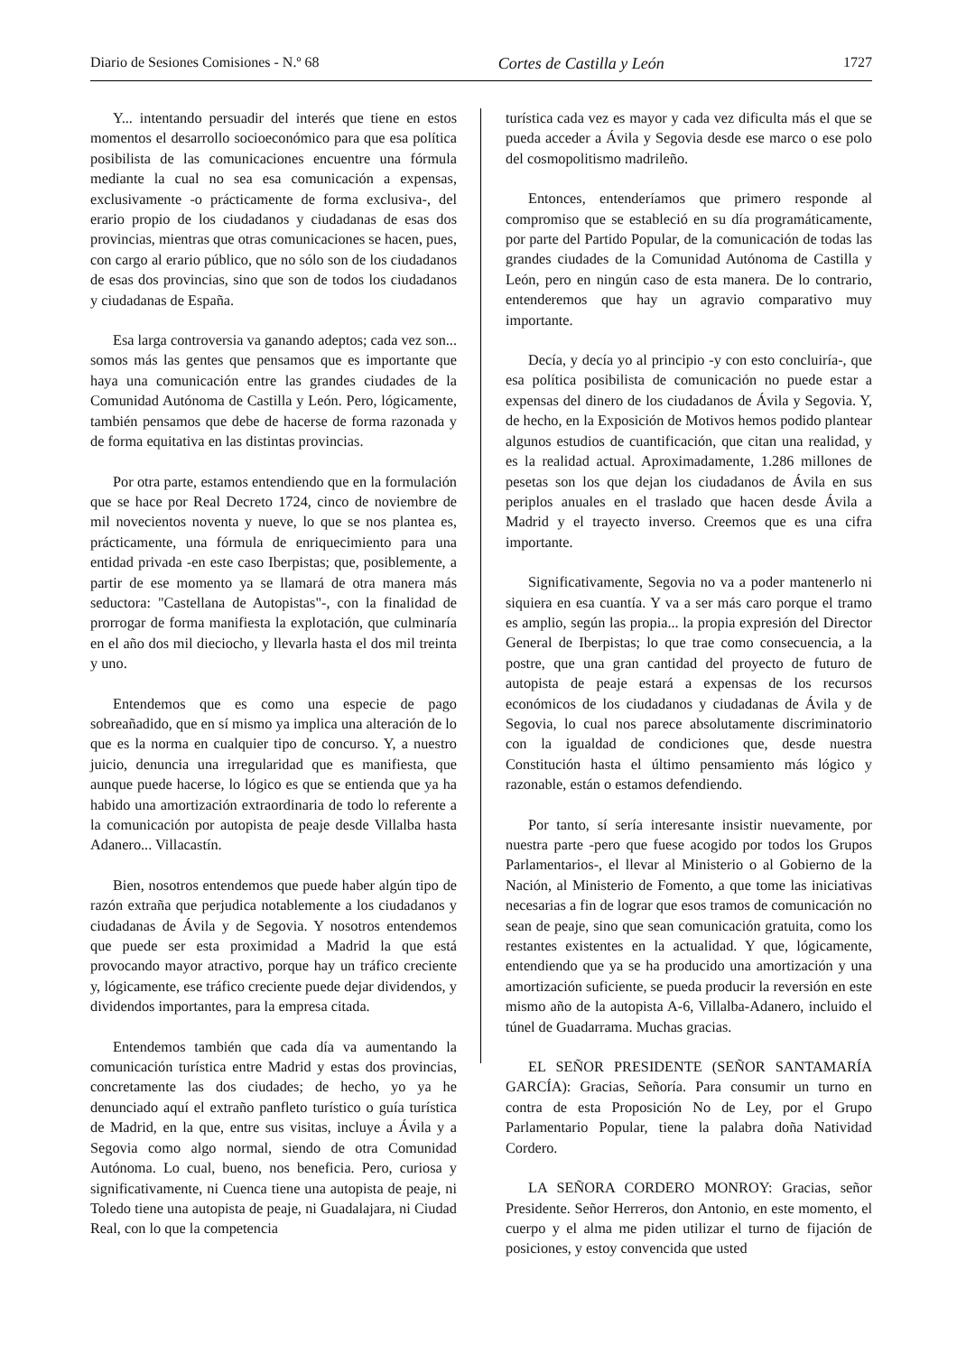Diario de Sesiones Comisiones - N.º 68 Cortes de Castilla y León 1727
Y... intentando persuadir del interés que tiene en estos momentos el desarrollo socioeconómico para que esa política posibilista de las comunicaciones encuentre una fórmula mediante la cual no sea esa comunicación a expensas, exclusivamente ‑o prácticamente de forma exclusiva‑, del erario propio de los ciudadanos y ciudadanas de esas dos provincias, mientras que otras comunicaciones se hacen, pues, con cargo al erario público, que no sólo son de los ciudadanos de esas dos provincias, sino que son de todos los ciudadanos y ciudadanas de España.
Esa larga controversia va ganando adeptos; cada vez son... somos más las gentes que pensamos que es importante que haya una comunicación entre las grandes ciudades de la Comunidad Autónoma de Castilla y León. Pero, lógicamente, también pensamos que debe de hacerse de forma razonada y de forma equitativa en las distintas provincias.
Por otra parte, estamos entendiendo que en la formulación que se hace por Real Decreto 1724, cinco de noviembre de mil novecientos noventa y nueve, lo que se nos plantea es, prácticamente, una fórmula de enriquecimiento para una entidad privada ‑en este caso Iberpistas; que, posiblemente, a partir de ese momento ya se llamará de otra manera más seductora: "Castellana de Autopistas"‑, con la finalidad de prorrogar de forma manifiesta la explotación, que culminaría en el año dos mil dieciocho, y llevarla hasta el dos mil treinta y uno.
Entendemos que es como una especie de pago sobreañadido, que en sí mismo ya implica una alteración de lo que es la norma en cualquier tipo de concurso. Y, a nuestro juicio, denuncia una irregularidad que es manifiesta, que aunque puede hacerse, lo lógico es que se entienda que ya ha habido una amortización extraordinaria de todo lo referente a la comunicación por autopista de peaje desde Villalba hasta Adanero... Villacastín.
Bien, nosotros entendemos que puede haber algún tipo de razón extraña que perjudica notablemente a los ciudadanos y ciudadanas de Ávila y de Segovia. Y nosotros entendemos que puede ser esta proximidad a Madrid la que está provocando mayor atractivo, porque hay un tráfico creciente y, lógicamente, ese tráfico creciente puede dejar dividendos, y dividendos importantes, para la empresa citada.
Entendemos también que cada día va aumentando la comunicación turística entre Madrid y estas dos provincias, concretamente las dos ciudades; de hecho, yo ya he denunciado aquí el extraño panfleto turístico o guía turística de Madrid, en la que, entre sus visitas, incluye a Ávila y a Segovia como algo normal, siendo de otra Comunidad Autónoma. Lo cual, bueno, nos beneficia. Pero, curiosa y significativamente, ni Cuenca tiene una autopista de peaje, ni Toledo tiene una autopista de peaje, ni Guadalajara, ni Ciudad Real, con lo que la competencia
turística cada vez es mayor y cada vez dificulta más el que se pueda acceder a Ávila y Segovia desde ese marco o ese polo del cosmopolitismo madrileño.
Entonces, entenderíamos que primero responde al compromiso que se estableció en su día programáticamente, por parte del Partido Popular, de la comunicación de todas las grandes ciudades de la Comunidad Autónoma de Castilla y León, pero en ningún caso de esta manera. De lo contrario, entenderemos que hay un agravio comparativo muy importante.
Decía, y decía yo al principio ‑y con esto concluiría‑, que esa política posibilista de comunicación no puede estar a expensas del dinero de los ciudadanos de Ávila y Segovia. Y, de hecho, en la Exposición de Motivos hemos podido plantear algunos estudios de cuantificación, que citan una realidad, y es la realidad actual. Aproximadamente, 1.286 millones de pesetas son los que dejan los ciudadanos de Ávila en sus periplos anuales en el traslado que hacen desde Ávila a Madrid y el trayecto inverso. Creemos que es una cifra importante.
Significativamente, Segovia no va a poder mantenerlo ni siquiera en esa cuantía. Y va a ser más caro porque el tramo es amplio, según las propia... la propia expresión del Director General de Iberpistas; lo que trae como consecuencia, a la postre, que una gran cantidad del proyecto de futuro de autopista de peaje estará a expensas de los recursos económicos de los ciudadanos y ciudadanas de Ávila y de Segovia, lo cual nos parece absolutamente discriminatorio con la igualdad de condiciones que, desde nuestra Constitución hasta el último pensamiento más lógico y razonable, están o estamos defendiendo.
Por tanto, sí sería interesante insistir nuevamente, por nuestra parte ‑pero que fuese acogido por todos los Grupos Parlamentarios‑, el llevar al Ministerio o al Gobierno de la Nación, al Ministerio de Fomento, a que tome las iniciativas necesarias a fin de lograr que esos tramos de comunicación no sean de peaje, sino que sean comunicación gratuita, como los restantes existentes en la actualidad. Y que, lógicamente, entendiendo que ya se ha producido una amortización y una amortización suficiente, se pueda producir la reversión en este mismo año de la autopista A‑6, Villalba‑Adanero, incluido el túnel de Guadarrama. Muchas gracias.
EL SEÑOR PRESIDENTE (SEÑOR SANTAMARÍA GARCÍA): Gracias, Señoría. Para consumir un turno en contra de esta Proposición No de Ley, por el Grupo Parlamentario Popular, tiene la palabra doña Natividad Cordero.
LA SEÑORA CORDERO MONROY: Gracias, señor Presidente. Señor Herreros, don Antonio, en este momento, el cuerpo y el alma me piden utilizar el turno de fijación de posiciones, y estoy convencida que usted